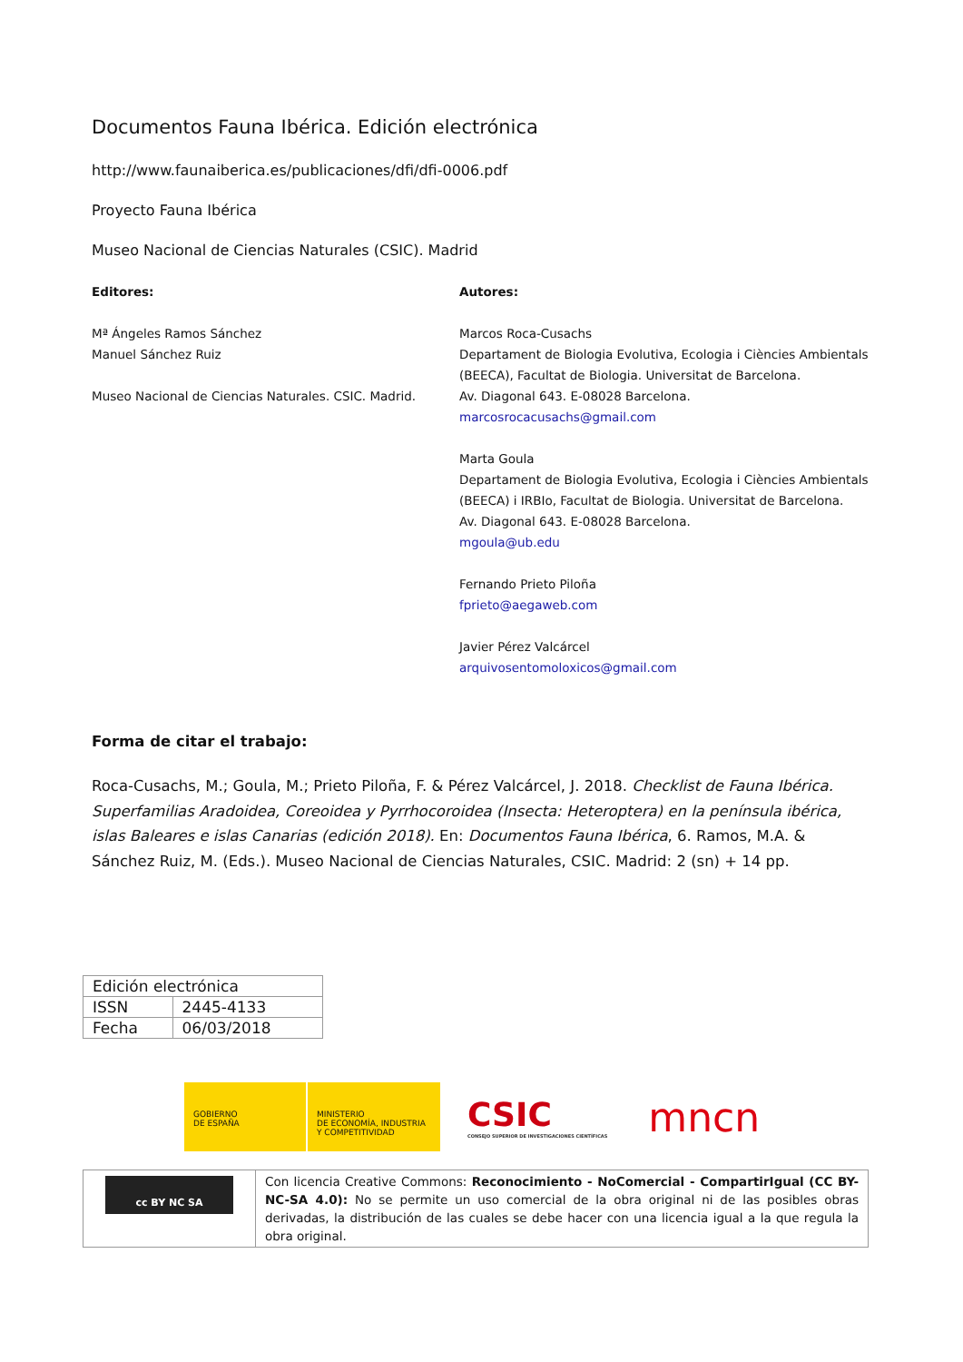Documentos Fauna Ibérica. Edición electrónica
http://www.faunaiberica.es/publicaciones/dfi/dfi-0006.pdf
Proyecto Fauna Ibérica
Museo Nacional de Ciencias Naturales (CSIC). Madrid
Editores:
Mª Ángeles Ramos Sánchez
Manuel Sánchez Ruiz
Museo Nacional de Ciencias Naturales. CSIC. Madrid.
Autores:
Marcos Roca-Cusachs
Departament de Biologia Evolutiva, Ecologia i Ciències Ambientals
(BEECA), Facultat de Biologia. Universitat de Barcelona.
Av. Diagonal 643. E-08028 Barcelona.
marcosrocacusachs@gmail.com
Marta Goula
Departament de Biologia Evolutiva, Ecologia i Ciències Ambientals
(BEECA) i IRBIo, Facultat de Biologia. Universitat de Barcelona.
Av. Diagonal 643. E-08028 Barcelona.
mgoula@ub.edu
Fernando Prieto Piloña
fprieto@aegaweb.com
Javier Pérez Valcárcel
arquivosentomoloxicos@gmail.com
Forma de citar el trabajo:
Roca-Cusachs, M.; Goula, M.; Prieto Piloña, F. & Pérez Valcárcel, J. 2018. Checklist de Fauna Ibérica. Superfamilias Aradoidea, Coreoidea y Pyrrhocoroidea (Insecta: Heteroptera) en la península ibérica, islas Baleares e islas Canarias (edición 2018). En: Documentos Fauna Ibérica, 6. Ramos, M.A. & Sánchez Ruiz, M. (Eds.). Museo Nacional de Ciencias Naturales, CSIC. Madrid: 2 (sn) + 14 pp.
| Edición electrónica | |
| ISSN | 2445-4133 |
| Fecha | 06/03/2018 |
GOBIERNO
DE ESPAÑA
MINISTERIO
DE ECONOMÍA, INDUSTRIA
Y COMPETITIVIDAD
CSIC
CONSEJO SUPERIOR DE INVESTIGACIONES CIENTÍFICAS
mncn
cc BY NC SA
Con licencia Creative Commons: Reconocimiento - NoComercial - CompartirIgual (CC BY-NC-SA 4.0): No se permite un uso comercial de la obra original ni de las posibles obras derivadas, la distribución de las cuales se debe hacer con una licencia igual a la que regula la obra original.